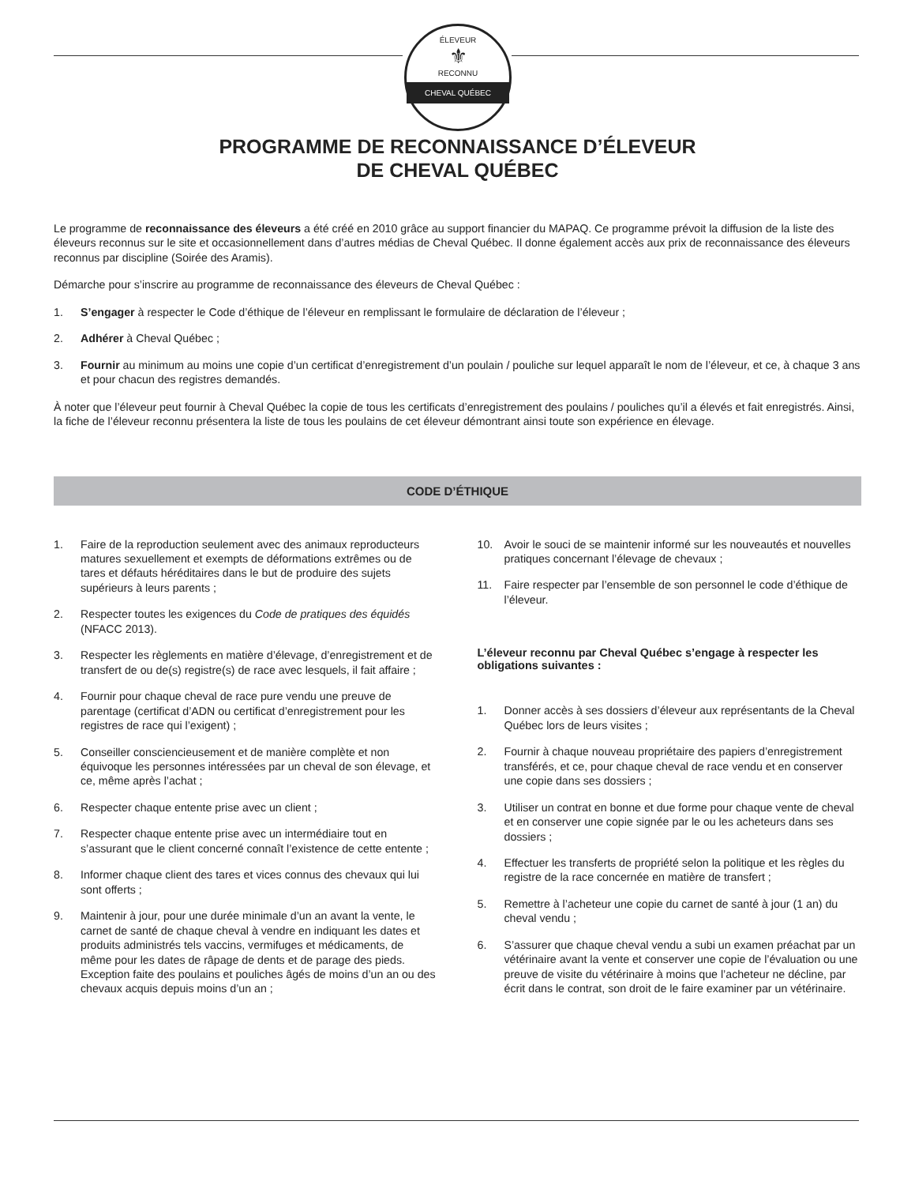ÉLEVEUR
⚜
RECONNU
CHEVAL QUÉBEC
PROGRAMME DE RECONNAISSANCE D’ÉLEVEUR
DE CHEVAL QUÉBEC
Le programme de reconnaissance des éleveurs a été créé en 2010 grâce au support financier du MAPAQ. Ce programme prévoit la diffusion de la liste des éleveurs reconnus sur le site et occasionnellement dans d’autres médias de Cheval Québec. Il donne également accès aux prix de reconnaissance des éleveurs reconnus par discipline (Soirée des Aramis).
Démarche pour s’inscrire au programme de reconnaissance des éleveurs de Cheval Québec :
1. S’engager à respecter le Code d’éthique de l’éleveur en remplissant le formulaire de déclaration de l’éleveur ;
2. Adhérer à Cheval Québec ;
3. Fournir au minimum au moins une copie d’un certificat d’enregistrement d’un poulain / pouliche sur lequel apparaît le nom de l’éleveur, et ce, à chaque 3 ans et pour chacun des registres demandés.
À noter que l’éleveur peut fournir à Cheval Québec la copie de tous les certificats d’enregistrement des poulains / pouliches qu’il a élevés et fait enregistrés. Ainsi, la fiche de l’éleveur reconnu présentera la liste de tous les poulains de cet éleveur démontrant ainsi toute son expérience en élevage.
CODE D’ÉTHIQUE
1. Faire de la reproduction seulement avec des animaux reproducteurs matures sexuellement et exempts de déformations extrêmes ou de tares et défauts héréditaires dans le but de produire des sujets supérieurs à leurs parents ;
2. Respecter toutes les exigences du Code de pratiques des équidés (NFACC 2013).
3. Respecter les règlements en matière d’élevage, d’enregistrement et de transfert de ou de(s) registre(s) de race avec lesquels, il fait affaire ;
4. Fournir pour chaque cheval de race pure vendu une preuve de parentage (certificat d’ADN ou certificat d’enregistrement pour les registres de race qui l’exigent) ;
5. Conseiller consciencieusement et de manière complète et non équivoque les personnes intéressées par un cheval de son élevage, et ce, même après l’achat ;
6. Respecter chaque entente prise avec un client ;
7. Respecter chaque entente prise avec un intermédiaire tout en s’assurant que le client concerné connaît l’existence de cette entente ;
8. Informer chaque client des tares et vices connus des chevaux qui lui sont offerts ;
9. Maintenir à jour, pour une durée minimale d’un an avant la vente, le carnet de santé de chaque cheval à vendre en indiquant les dates et produits administrés tels vaccins, vermifuges et médicaments, de même pour les dates de râpage de dents et de parage des pieds. Exception faite des poulains et pouliches âgés de moins d’un an ou des chevaux acquis depuis moins d’un an ;
10. Avoir le souci de se maintenir informé sur les nouveautés et nouvelles pratiques concernant l’élevage de chevaux ;
11. Faire respecter par l’ensemble de son personnel le code d’éthique de l’éleveur.
L’éleveur reconnu par Cheval Québec s’engage à respecter les obligations suivantes :
1. Donner accès à ses dossiers d’éleveur aux représentants de la Cheval Québec lors de leurs visites ;
2. Fournir à chaque nouveau propriétaire des papiers d’enregistrement transférés, et ce, pour chaque cheval de race vendu et en conserver une copie dans ses dossiers ;
3. Utiliser un contrat en bonne et due forme pour chaque vente de cheval et en conserver une copie signée par le ou les acheteurs dans ses dossiers ;
4. Effectuer les transferts de propriété selon la politique et les règles du registre de la race concernée en matière de transfert ;
5. Remettre à l’acheteur une copie du carnet de santé à jour (1 an) du cheval vendu ;
6. S’assurer que chaque cheval vendu a subi un examen préachat par un vétérinaire avant la vente et conserver une copie de l’évaluation ou une preuve de visite du vétérinaire à moins que l’acheteur ne décline, par écrit dans le contrat, son droit de le faire examiner par un vétérinaire.